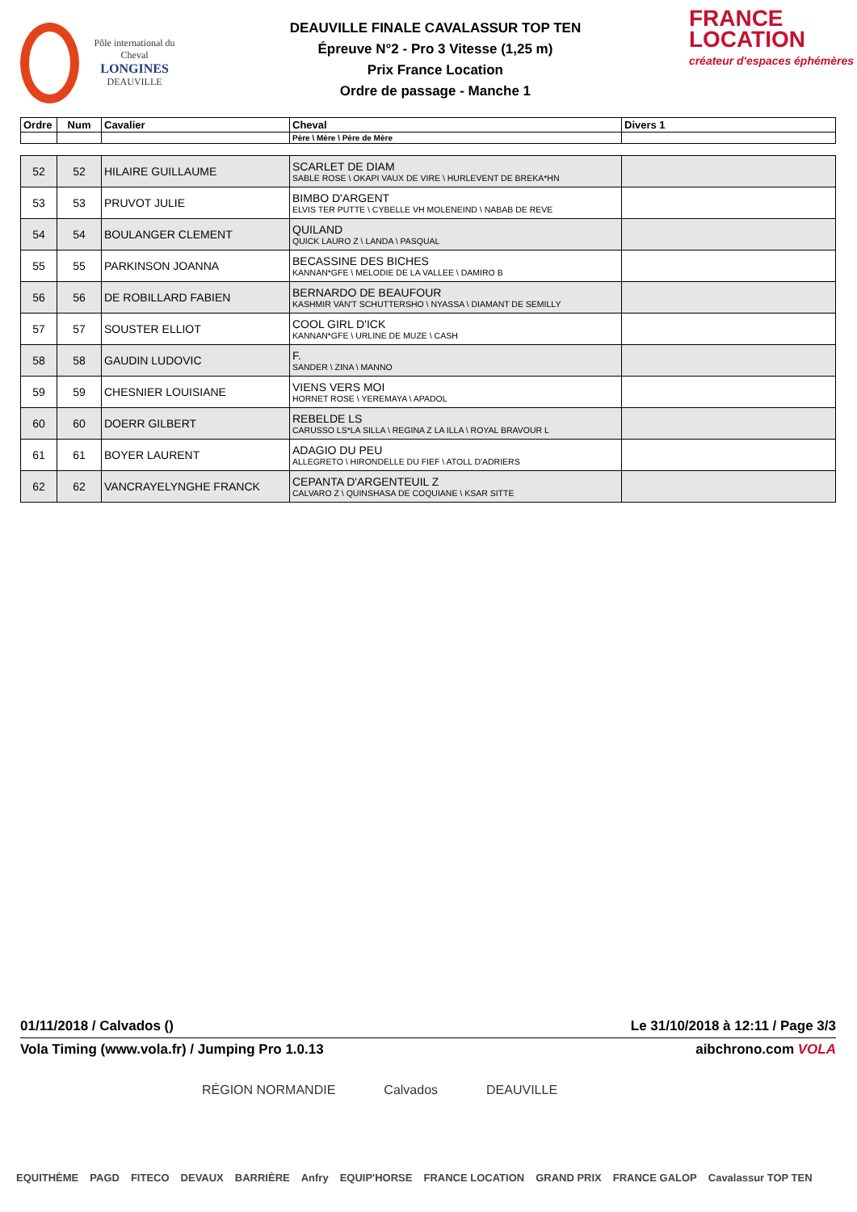Pôle international du Cheval
LONGINES
DEAUVILLE
DEAUVILLE FINALE CAVALASSUR TOP TEN
Épreuve N°2 - Pro 3 Vitesse (1,25 m)
Prix France Location
Ordre de passage - Manche 1
FRANCE
LOCATION
créateur d'espaces éphémères
| Ordre | Num | Cavalier | Cheval | Divers 1 |
| --- | --- | --- | --- | --- |
| | | | Père \ Mère \ Père de Mère | |
| 52 | 52 | HILAIRE GUILLAUME | SCARLET DE DIAM SABLE ROSE \ OKAPI VAUX DE VIRE \ HURLEVENT DE BREKA*HN | |
| 53 | 53 | PRUVOT JULIE | BIMBO D'ARGENT ELVIS TER PUTTE \ CYBELLE VH MOLENEIND \ NABAB DE REVE | |
| 54 | 54 | BOULANGER CLEMENT | QUILAND QUICK LAURO Z \ LANDA \ PASQUAL | |
| 55 | 55 | PARKINSON JOANNA | BECASSINE DES BICHES KANNAN*GFE \ MELODIE DE LA VALLEE \ DAMIRO B | |
| 56 | 56 | DE ROBILLARD FABIEN | BERNARDO DE BEAUFOUR KASHMIR VAN'T SCHUTTERSHO \ NYASSA \ DIAMANT DE SEMILLY | |
| 57 | 57 | SOUSTER ELLIOT | COOL GIRL D'ICK KANNAN*GFE \ URLINE DE MUZE \ CASH | |
| 58 | 58 | GAUDIN LUDOVIC | F. SANDER \ ZINA \ MANNO | |
| 59 | 59 | CHESNIER LOUISIANE | VIENS VERS MOI HORNET ROSE \ YEREMAYA \ APADOL | |
| 60 | 60 | DOERR GILBERT | REBELDE LS CARUSSO LS*LA SILLA \ REGINA Z LA ILLA \ ROYAL BRAVOUR L | |
| 61 | 61 | BOYER LAURENT | ADAGIO DU PEU ALLEGRETO \ HIRONDELLE DU FIEF \ ATOLL D'ADRIERS | |
| 62 | 62 | VANCRAYELYNGHE FRANCK | CEPANTA D'ARGENTEUIL Z CALVARO Z \ QUINSHASA DE COQUIANE \ KSAR SITTE | |
01/11/2018 / Calvados () Le 31/10/2018 à 12:11 / Page 3/3
Vola Timing (www.vola.fr) / Jumping Pro 1.0.13 aibchrono.com VOLA
RÉGION NORMANDIE Calvados DEAUVILLE
EQUITHÈME PAGD FITECO DEVAUX BARRIÈRE Anfry EQUIP'HORSE FRANCE LOCATION GRAND PRIX FRANCE GALOP Cavalassur TOP TEN